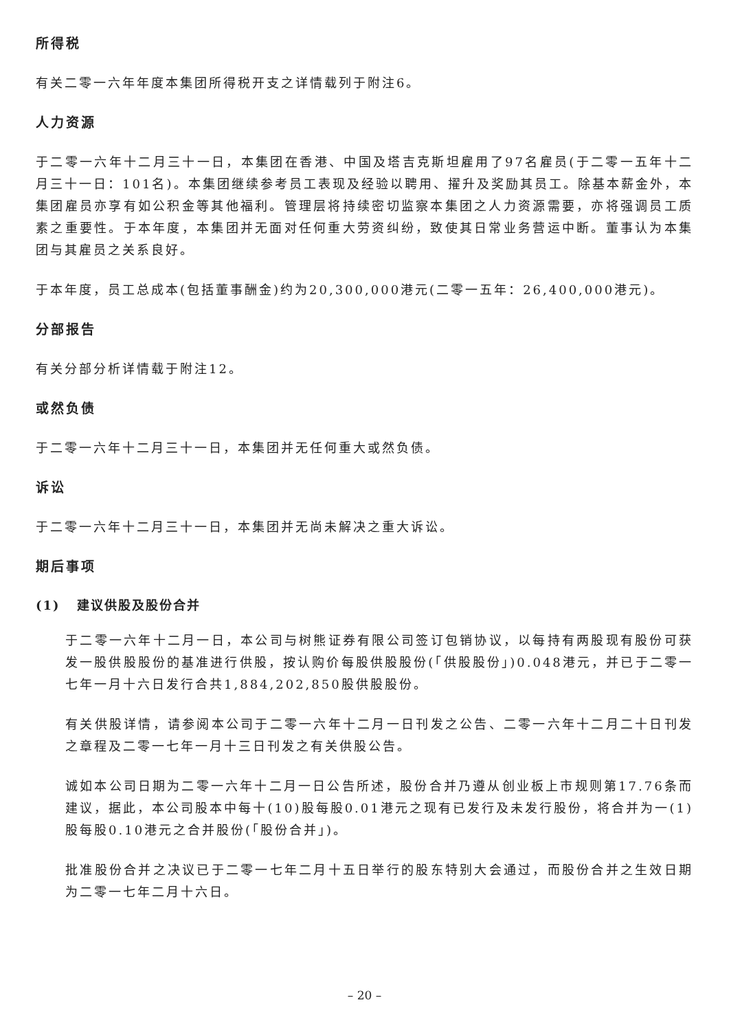所得税
有关二零一六年年度本集团所得税开支之详情载列于附注6。
人力资源
于二零一六年十二月三十一日，本集团在香港、中国及塔吉克斯坦雇用了97名雇员(于二零一五年十二月三十一日：101名)。本集团继续参考员工表现及经验以聘用、擢升及奖励其员工。除基本薪金外，本集团雇员亦享有如公积金等其他福利。管理层将持续密切监察本集团之人力资源需要，亦将强调员工质素之重要性。于本年度，本集团并无面对任何重大劳资纠纷，致使其日常业务营运中断。董事认为本集团与其雇员之关系良好。
于本年度，员工总成本(包括董事酬金)约为20,300,000港元(二零一五年：26,400,000港元)。
分部报告
有关分部分析详情载于附注12。
或然负债
于二零一六年十二月三十一日，本集团并无任何重大或然负债。
诉讼
于二零一六年十二月三十一日，本集团并无尚未解决之重大诉讼。
期后事项
(1) 建议供股及股份合并
于二零一六年十二月一日，本公司与树熊证券有限公司签订包销协议，以每持有两股现有股份可获发一股供股股份的基准进行供股，按认购价每股供股股份(「供股股份」)0.048港元，并已于二零一七年一月十六日发行合共1,884,202,850股供股股份。
有关供股详情，请参阅本公司于二零一六年十二月一日刊发之公告、二零一六年十二月二十日刊发之章程及二零一七年一月十三日刊发之有关供股公告。
诚如本公司日期为二零一六年十二月一日公告所述，股份合并乃遵从创业板上市规则第17.76条而建议，据此，本公司股本中每十(10)股每股0.01港元之现有已发行及未发行股份，将合并为一(1)股每股0.10港元之合并股份(「股份合并」)。
批准股份合并之决议已于二零一七年二月十五日举行的股东特别大会通过，而股份合并之生效日期为二零一七年二月十六日。
– 20 –